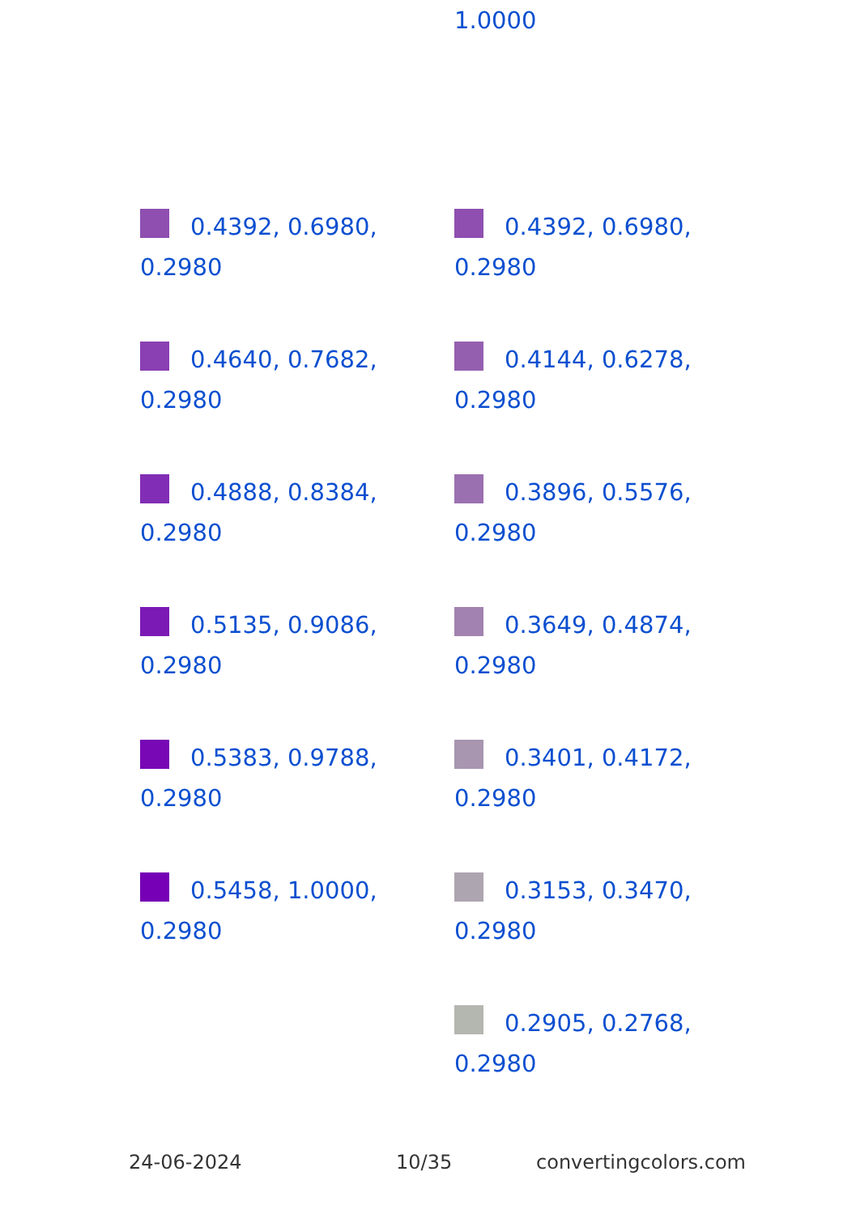1.0000
0.4392, 0.6980, 0.2980
0.4392, 0.6980, 0.2980
0.4640, 0.7682, 0.2980
0.4144, 0.6278, 0.2980
0.4888, 0.8384, 0.2980
0.3896, 0.5576, 0.2980
0.5135, 0.9086, 0.2980
0.3649, 0.4874, 0.2980
0.5383, 0.9788, 0.2980
0.3401, 0.4172, 0.2980
0.5458, 1.0000, 0.2980
0.3153, 0.3470, 0.2980
0.2905, 0.2768, 0.2980
24-06-2024 10/35 convertingcolors.com